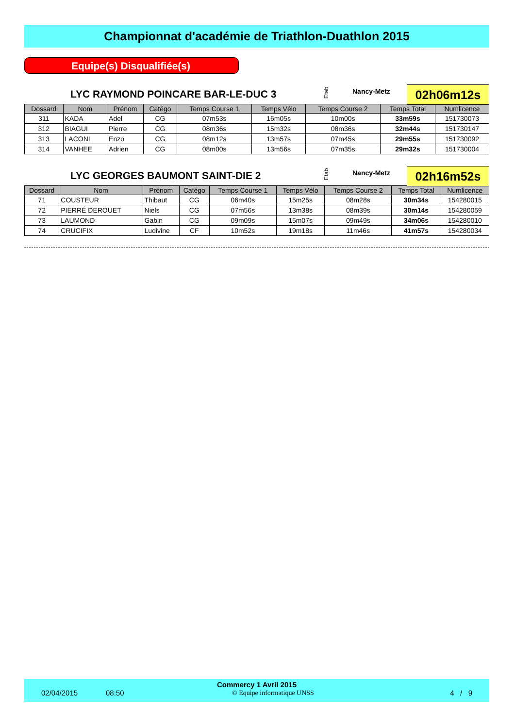Championnat d'académie de Triathlon-Duathlon 2015
Equipe(s) Disqualifiée(s)
LYC RAYMOND POINCARE BAR-LE-DUC 3 Etab Nancy-Metz 02h06m12s
| Dossard | Nom | Prénom | Catégo | Temps Course 1 | Temps Vélo | Temps Course 2 | Temps Total | Numlicence |
| --- | --- | --- | --- | --- | --- | --- | --- | --- |
| 311 | KADA | Adel | CG | 07m53s | 16m05s | 10m00s | 33m59s | 151730073 |
| 312 | BIAGUI | Pierre | CG | 08m36s | 15m32s | 08m36s | 32m44s | 151730147 |
| 313 | LACONI | Enzo | CG | 08m12s | 13m57s | 07m45s | 29m55s | 151730092 |
| 314 | VANHEE | Adrien | CG | 08m00s | 13m56s | 07m35s | 29m32s | 151730004 |
LYC GEORGES BAUMONT SAINT-DIE 2 Etab Nancy-Metz 02h16m52s
| Dossard | Nom | Prénom | Catégo | Temps Course 1 | Temps Vélo | Temps Course 2 | Temps Total | Numlicence |
| --- | --- | --- | --- | --- | --- | --- | --- | --- |
| 71 | COUSTEUR | Thibaut | CG | 06m40s | 15m25s | 08m28s | 30m34s | 154280015 |
| 72 | PIERRÉ DEROUET | Niels | CG | 07m56s | 13m38s | 08m39s | 30m14s | 154280059 |
| 73 | LAUMOND | Gabin | CG | 09m09s | 15m07s | 09m49s | 34m06s | 154280010 |
| 74 | CRUCIFIX | Ludivine | CF | 10m52s | 19m18s | 11m46s | 41m57s | 154280034 |
Commercy 1 Avril 2015
02/04/2015 08:50 © Equipe informatique UNSS 4 / 9